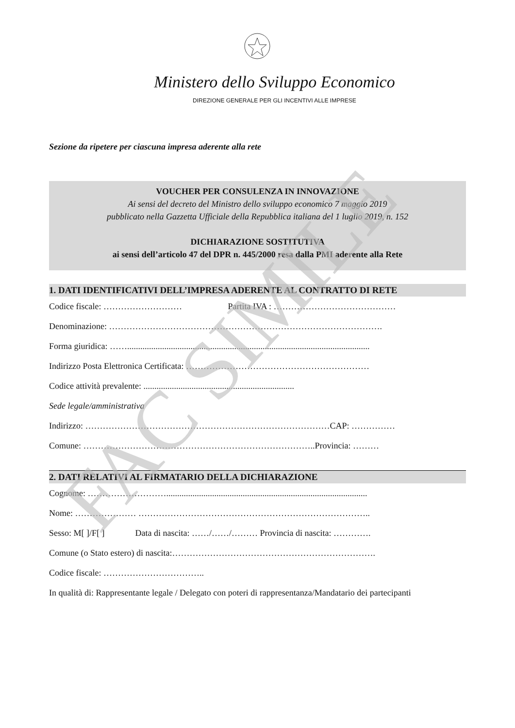FAC SIMILE
Ministero dello Sviluppo Economico
DIREZIONE GENERALE PER GLI INCENTIVI ALLE IMPRESE
Sezione da ripetere per ciascuna impresa aderente alla rete
VOUCHER PER CONSULENZA IN INNOVAZIONE
Ai sensi del decreto del Ministro dello sviluppo economico 7 maggio 2019
pubblicato nella Gazzetta Ufficiale della Repubblica italiana del 1 luglio 2019, n. 152
DICHIARAZIONE SOSTITUTIVA
ai sensi dell’articolo 47 del DPR n. 445/2000 resa dalla PMI aderente alla Rete
1. DATI IDENTIFICATIVI DELL’IMPRESA ADERENTE AL CONTRATTO DI RETE
Codice fiscale: ……………………… Partita IVA : ……………………………………
Denominazione: ………………………………………………………………………………….
Forma giuridica: ……...............................................................................................................
Indirizzo Posta Elettronica Certificata: ………………………………………………………
Codice attività prevalente: .....................................................................
Sede legale/amministrativa
Indirizzo: …………………………………………………………………………CAP: ……………
Comune: ……………………………………………………………………..Provincia: ………
2. DATI RELATIVI AL FIRMATARIO DELLA DICHIARAZIONE
Cognome: ………………………............................................................................................
Nome: ………………… ……………………………………………………………………..
Sesso: M[ ]/F[ ] Data di nascita: ……/……/……… Provincia di nascita: ………….
Comune (o Stato estero) di nascita:…………………………………………………………….
Codice fiscale: ……………………………..
In qualità di: Rappresentante legale / Delegato con poteri di rappresentanza/Mandatario dei partecipanti